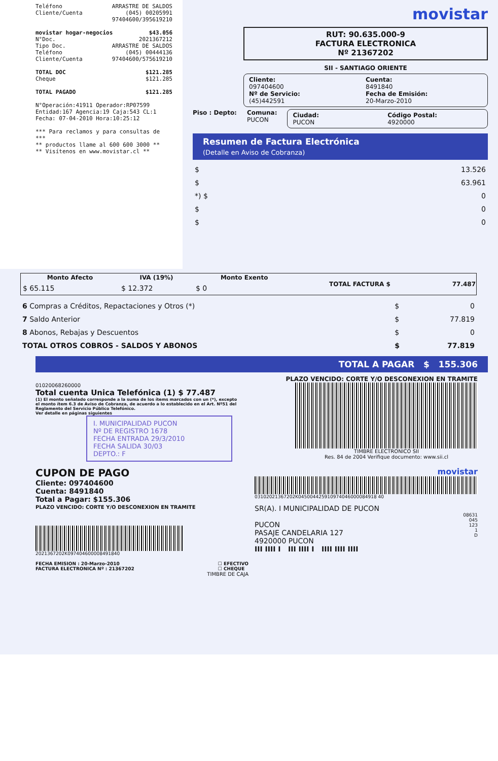Teléfono ARRASTRE DE SALDOS
Cliente/Cuenta (045) 00205991
97404600/395619210
movistar hogar-negocios $43.056
N°Doc. 2021367212
Tipo Doc. ARRASTRE DE SALDOS
Teléfono (045) 00444136
Cliente/Cuenta 97404600/575619210
TOTAL DOC $121.285
Cheque $121.285
TOTAL PAGADO $121.285
N°Operación:41911 Operador:RP07599
Entidad:167 Agencia:19 Caja:543 CL:1
Fecha: 07-04-2010 Hora:10:25:12
*** Para reclamos y para consultas de ***
** productos llame al 600 600 3000 **
** Visítenos en www.movistar.cl **
movistar
RUT: 90.635.000-9
FACTURA ELECTRONICA
Nº 21367202
SII - SANTIAGO ORIENTE
Cliente: Cuenta: 097404600 8491840 Nº de Servicio: Fecha de Emisión: (45)442591 20-Marzo-2010
Piso : Depto: Comuna:
PUCON
Ciudad: Código Postal: PUCON 4920000
Resumen de Factura Electrónica
(Detalle en Aviso de Cobranza)
| $ | 13.526 |
| $ | 63.961 |
| *) $ | 0 |
| $ | 0 |
| $ | 0 |
| Monto Afecto | IVA (19%) | Monto Exento | TOTAL FACTURA $ | 77.487 |
| --- | --- | --- | --- | --- |
| $ 65.115 | $ 12.372 | $ 0 | | |
| 6 Compras a Créditos, Repactaciones y Otros (*) | $ | 0 |
| 7 Saldo Anterior | $ | 77.819 |
| 8 Abonos, Rebajas y Descuentos | $ | 0 |
| TOTAL OTROS COBROS - SALDOS Y ABONOS | $ | 77.819 |
TOTAL A PAGAR $ 155.306
PLAZO VENCIDO: CORTE Y/O DESCONEXION EN TRAMITE
01020068260000
Total cuenta Unica Telefónica (1) $ 77.487
(1) El monto señalado corresponde a la suma de los ítems marcados con un (*), excepto el monto ítem 6.3 de Aviso de Cobranza, de acuerdo a lo establecido en el Art. Nº51 del Reglamento del Servicio Público Telefónico.
Ver detalle en páginas siguientes
I. MUNICIPALIDAD PUCON
Nº DE REGISTRO 1678
FECHA ENTRADA 29/3/2010
FECHA SALIDA 30/03
DEPTO.: F
TIMBRE ELECTRONICO SII
Res. 84 de 2004 Verifique documento: www.sii.cl
CUPON DE PAGO
Cliente: 097404600
Cuenta: 8491840
Total a Pagar: $155.306
PLAZO VENCIDO: CORTE Y/O DESCONEXION EN TRAMITE
2021367202K097404600008491840
FECHA EMISION : 20-Marzo-2010
FACTURA ELECTRONICA Nº : 21367202 ☐ EFECTIVO
☐ CHEQUE
TIMBRE DE CAJA
movistar
03102021367202K045004425910974046000084918 40
SR(A). I MUNICIPALIDAD DE PUCON
PUCON
PASAJE CANDELARIA 127
4920000 PUCON
III IIII I III IIII I IIII IIII IIII
08631
045
123
1
D